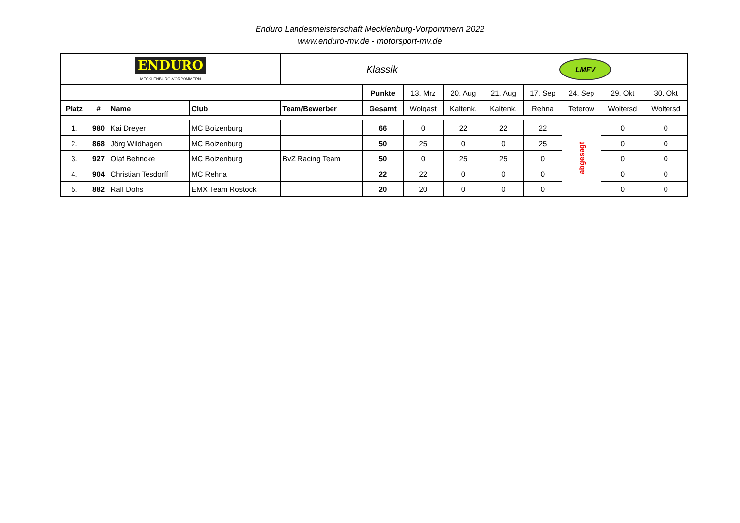Enduro Landesmeisterschaft Mecklenburg-Vorpommern 2022
www.enduro-mv.de - motorsport-mv.de
| ENDURO MECKLENBURG-VORPOMMERN | | | | Klassik | | | | LMFV | | | | |
| | | | | | Punkte | 13. Mrz | 20. Aug | 21. Aug | 17. Sep | 24. Sep | 29. Okt | 30. Okt |
| Platz | # | Name | Club | Team/Bewerber | Gesamt | Wolgast | Kaltenk. | Kaltenk. | Rehna | Teterow | Woltersd | Woltersd |
| 1. | 980 | Kai Dreyer | MC Boizenburg | | 66 | 0 | 22 | 22 | 22 | abgesagt | 0 | 0 |
| 2. | 868 | Jörg Wildhagen | MC Boizenburg | | 50 | 25 | 0 | 0 | 25 | | 0 | 0 |
| 3. | 927 | Olaf Behncke | MC Boizenburg | BvZ Racing Team | 50 | 0 | 25 | 25 | 0 | | 0 | 0 |
| 4. | 904 | Christian Tesdorff | MC Rehna | | 22 | 22 | 0 | 0 | 0 | | 0 | 0 |
| 5. | 882 | Ralf Dohs | EMX Team Rostock | | 20 | 20 | 0 | 0 | 0 | | 0 | 0 |